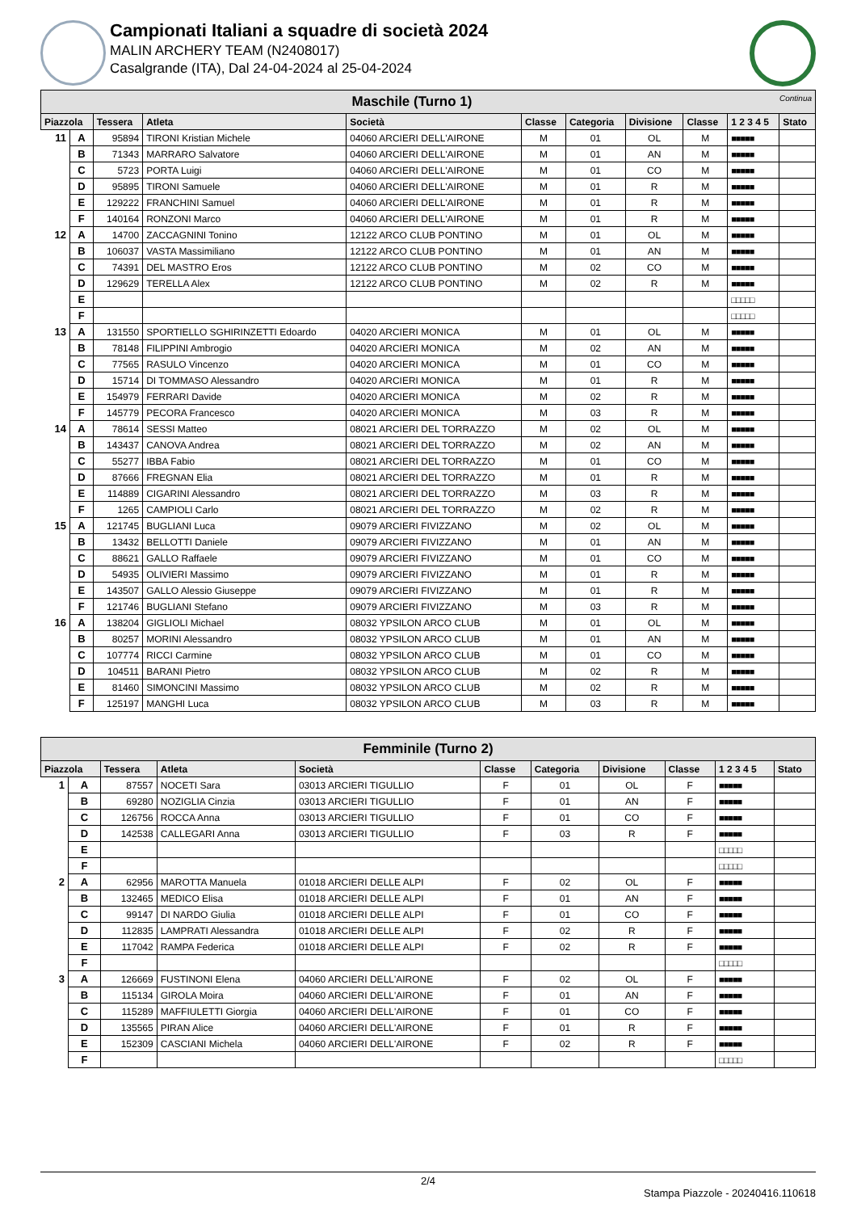Campionati Italiani a squadre di società 2024
MALIN ARCHERY TEAM (N2408017)
Casalgrande (ITA), Dal 24-04-2024 al 25-04-2024
| Maschile (Turno 1) Continua | | | | | | | | | | |
| Piazzola | | Tessera | Atleta | Società | Classe | Categoria | Divisione | Classe | 1 2 3 4 5 | Stato |
| 11 | A | 95894 | TIRONI Kristian Michele | 04060 ARCIERI DELL'AIRONE | M | 01 | OL | M | ■■■■■ | |
| | B | 71343 | MARRARO Salvatore | 04060 ARCIERI DELL'AIRONE | M | 01 | AN | M | ■■■■■ | |
| | C | 5723 | PORTA Luigi | 04060 ARCIERI DELL'AIRONE | M | 01 | CO | M | ■■■■■ | |
| | D | 95895 | TIRONI Samuele | 04060 ARCIERI DELL'AIRONE | M | 01 | R | M | ■■■■■ | |
| | E | 129222 | FRANCHINI Samuel | 04060 ARCIERI DELL'AIRONE | M | 01 | R | M | ■■■■■ | |
| | F | 140164 | RONZONI Marco | 04060 ARCIERI DELL'AIRONE | M | 01 | R | M | ■■■■■ | |
| 12 | A | 14700 | ZACCAGNINI Tonino | 12122 ARCO CLUB PONTINO | M | 01 | OL | M | ■■■■■ | |
| | B | 106037 | VASTA Massimiliano | 12122 ARCO CLUB PONTINO | M | 01 | AN | M | ■■■■■ | |
| | C | 74391 | DEL MASTRO Eros | 12122 ARCO CLUB PONTINO | M | 02 | CO | M | ■■■■■ | |
| | D | 129629 | TERELLA Alex | 12122 ARCO CLUB PONTINO | M | 02 | R | M | ■■■■■ | |
| | E | | | | | | | | □□□□□ | |
| | F | | | | | | | | □□□□□ | |
| 13 | A | 131550 | SPORTIELLO SGHIRINZETTI Edoardo | 04020 ARCIERI MONICA | M | 01 | OL | M | ■■■■■ | |
| | B | 78148 | FILIPPINI Ambrogio | 04020 ARCIERI MONICA | M | 02 | AN | M | ■■■■■ | |
| | C | 77565 | RASULO Vincenzo | 04020 ARCIERI MONICA | M | 01 | CO | M | ■■■■■ | |
| | D | 15714 | DI TOMMASO Alessandro | 04020 ARCIERI MONICA | M | 01 | R | M | ■■■■■ | |
| | E | 154979 | FERRARI Davide | 04020 ARCIERI MONICA | M | 02 | R | M | ■■■■■ | |
| | F | 145779 | PECORA Francesco | 04020 ARCIERI MONICA | M | 03 | R | M | ■■■■■ | |
| 14 | A | 78614 | SESSI Matteo | 08021 ARCIERI DEL TORRAZZO | M | 02 | OL | M | ■■■■■ | |
| | B | 143437 | CANOVA Andrea | 08021 ARCIERI DEL TORRAZZO | M | 02 | AN | M | ■■■■■ | |
| | C | 55277 | IBBA Fabio | 08021 ARCIERI DEL TORRAZZO | M | 01 | CO | M | ■■■■■ | |
| | D | 87666 | FREGNAN Elia | 08021 ARCIERI DEL TORRAZZO | M | 01 | R | M | ■■■■■ | |
| | E | 114889 | CIGARINI Alessandro | 08021 ARCIERI DEL TORRAZZO | M | 03 | R | M | ■■■■■ | |
| | F | 1265 | CAMPIOLI Carlo | 08021 ARCIERI DEL TORRAZZO | M | 02 | R | M | ■■■■■ | |
| 15 | A | 121745 | BUGLIANI Luca | 09079 ARCIERI FIVIZZANO | M | 02 | OL | M | ■■■■■ | |
| | B | 13432 | BELLOTTI Daniele | 09079 ARCIERI FIVIZZANO | M | 01 | AN | M | ■■■■■ | |
| | C | 88621 | GALLO Raffaele | 09079 ARCIERI FIVIZZANO | M | 01 | CO | M | ■■■■■ | |
| | D | 54935 | OLIVIERI Massimo | 09079 ARCIERI FIVIZZANO | M | 01 | R | M | ■■■■■ | |
| | E | 143507 | GALLO Alessio Giuseppe | 09079 ARCIERI FIVIZZANO | M | 01 | R | M | ■■■■■ | |
| | F | 121746 | BUGLIANI Stefano | 09079 ARCIERI FIVIZZANO | M | 03 | R | M | ■■■■■ | |
| 16 | A | 138204 | GIGLIOLI Michael | 08032 YPSILON ARCO CLUB | M | 01 | OL | M | ■■■■■ | |
| | B | 80257 | MORINI Alessandro | 08032 YPSILON ARCO CLUB | M | 01 | AN | M | ■■■■■ | |
| | C | 107774 | RICCI Carmine | 08032 YPSILON ARCO CLUB | M | 01 | CO | M | ■■■■■ | |
| | D | 104511 | BARANI Pietro | 08032 YPSILON ARCO CLUB | M | 02 | R | M | ■■■■■ | |
| | E | 81460 | SIMONCINI Massimo | 08032 YPSILON ARCO CLUB | M | 02 | R | M | ■■■■■ | |
| | F | 125197 | MANGHI Luca | 08032 YPSILON ARCO CLUB | M | 03 | R | M | ■■■■■ | |
| Femminile (Turno 2) | | | | | | | | | | |
| Piazzola | | Tessera | Atleta | Società | Classe | Categoria | Divisione | Classe | 1 2 3 4 5 | Stato |
| 1 | A | 87557 | NOCETI Sara | 03013 ARCIERI TIGULLIO | F | 01 | OL | F | ■■■■■ | |
| | B | 69280 | NOZIGLIA Cinzia | 03013 ARCIERI TIGULLIO | F | 01 | AN | F | ■■■■■ | |
| | C | 126756 | ROCCA Anna | 03013 ARCIERI TIGULLIO | F | 01 | CO | F | ■■■■■ | |
| | D | 142538 | CALLEGARI Anna | 03013 ARCIERI TIGULLIO | F | 03 | R | F | ■■■■■ | |
| | E | | | | | | | | □□□□□ | |
| | F | | | | | | | | □□□□□ | |
| 2 | A | 62956 | MAROTTA Manuela | 01018 ARCIERI DELLE ALPI | F | 02 | OL | F | ■■■■■ | |
| | B | 132465 | MEDICO Elisa | 01018 ARCIERI DELLE ALPI | F | 01 | AN | F | ■■■■■ | |
| | C | 99147 | DI NARDO Giulia | 01018 ARCIERI DELLE ALPI | F | 01 | CO | F | ■■■■■ | |
| | D | 112835 | LAMPRATI Alessandra | 01018 ARCIERI DELLE ALPI | F | 02 | R | F | ■■■■■ | |
| | E | 117042 | RAMPA Federica | 01018 ARCIERI DELLE ALPI | F | 02 | R | F | ■■■■■ | |
| | F | | | | | | | | □□□□□ | |
| 3 | A | 126669 | FUSTINONI Elena | 04060 ARCIERI DELL'AIRONE | F | 02 | OL | F | ■■■■■ | |
| | B | 115134 | GIROLA Moira | 04060 ARCIERI DELL'AIRONE | F | 01 | AN | F | ■■■■■ | |
| | C | 115289 | MAFFIULETTI Giorgia | 04060 ARCIERI DELL'AIRONE | F | 01 | CO | F | ■■■■■ | |
| | D | 135565 | PIRAN Alice | 04060 ARCIERI DELL'AIRONE | F | 01 | R | F | ■■■■■ | |
| | E | 152309 | CASCIANI Michela | 04060 ARCIERI DELL'AIRONE | F | 02 | R | F | ■■■■■ | |
| | F | | | | | | | | □□□□□ | |
2/4
Stampa Piazzole - 20240416.110618